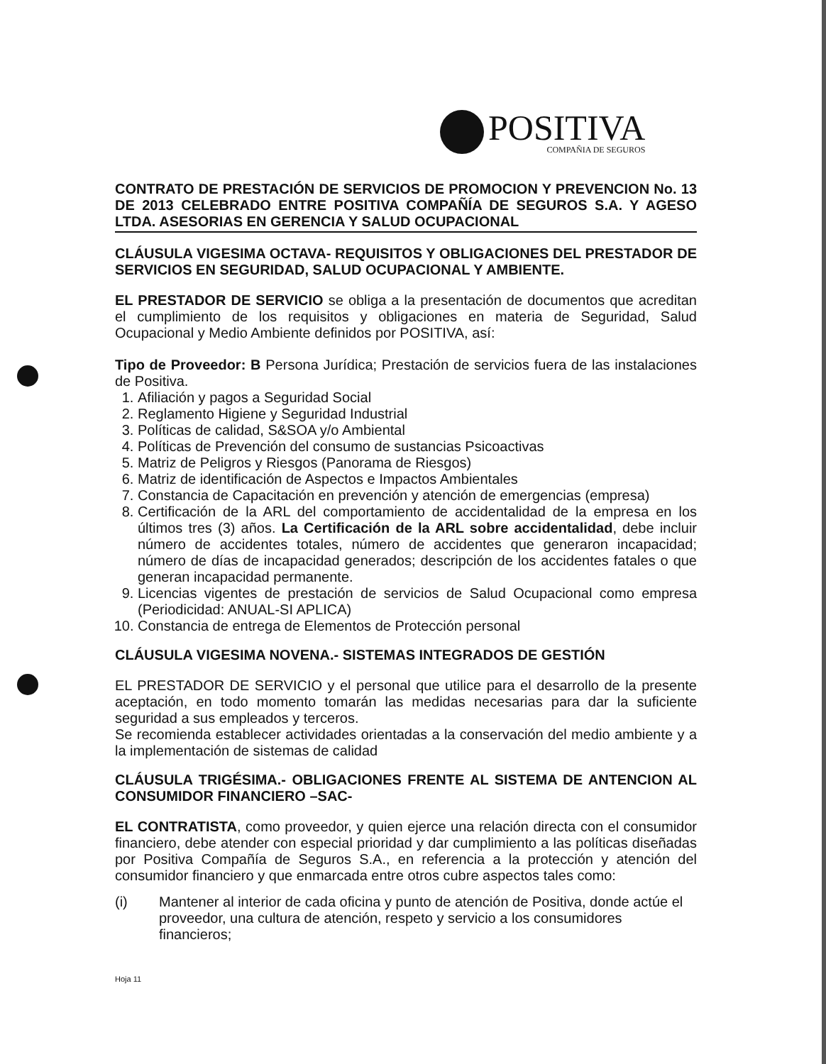POSITIVA
COMPAÑIA DE SEGUROS
CONTRATO DE PRESTACIÓN DE SERVICIOS DE PROMOCION Y PREVENCION No. 13 DE 2013 CELEBRADO ENTRE POSITIVA COMPAÑÍA DE SEGUROS S.A. Y AGESO LTDA. ASESORIAS EN GERENCIA Y SALUD OCUPACIONAL
CLÁUSULA VIGESIMA OCTAVA- REQUISITOS Y OBLIGACIONES DEL PRESTADOR DE SERVICIOS EN SEGURIDAD, SALUD OCUPACIONAL Y AMBIENTE.
EL PRESTADOR DE SERVICIO se obliga a la presentación de documentos que acreditan el cumplimiento de los requisitos y obligaciones en materia de Seguridad, Salud Ocupacional y Medio Ambiente definidos por POSITIVA, así:
Tipo de Proveedor: B Persona Jurídica; Prestación de servicios fuera de las instalaciones de Positiva.
1. Afiliación y pagos a Seguridad Social
2. Reglamento Higiene y Seguridad Industrial
3. Políticas de calidad, S&SOA y/o Ambiental
4. Políticas de Prevención del consumo de sustancias Psicoactivas
5. Matriz de Peligros y Riesgos (Panorama de Riesgos)
6. Matriz de identificación de Aspectos e Impactos Ambientales
7. Constancia de Capacitación en prevención y atención de emergencias (empresa)
8. Certificación de la ARL del comportamiento de accidentalidad de la empresa en los últimos tres (3) años. La Certificación de la ARL sobre accidentalidad, debe incluir número de accidentes totales, número de accidentes que generaron incapacidad; número de días de incapacidad generados; descripción de los accidentes fatales o que generan incapacidad permanente.
9. Licencias vigentes de prestación de servicios de Salud Ocupacional como empresa (Periodicidad: ANUAL-SI APLICA)
10. Constancia de entrega de Elementos de Protección personal
CLÁUSULA VIGESIMA NOVENA.- SISTEMAS INTEGRADOS DE GESTIÓN
EL PRESTADOR DE SERVICIO y el personal que utilice para el desarrollo de la presente aceptación, en todo momento tomarán las medidas necesarias para dar la suficiente seguridad a sus empleados y terceros.
Se recomienda establecer actividades orientadas a la conservación del medio ambiente y a la implementación de sistemas de calidad
CLÁUSULA TRIGÉSIMA.- OBLIGACIONES FRENTE AL SISTEMA DE ANTENCION AL CONSUMIDOR FINANCIERO –SAC-
EL CONTRATISTA, como proveedor, y quien ejerce una relación directa con el consumidor financiero, debe atender con especial prioridad y dar cumplimiento a las políticas diseñadas por Positiva Compañía de Seguros S.A., en referencia a la protección y atención del consumidor financiero y que enmarcada entre otros cubre aspectos tales como:
(i) Mantener al interior de cada oficina y punto de atención de Positiva, donde actúe el proveedor, una cultura de atención, respeto y servicio a los consumidores financieros;
Hoja 11